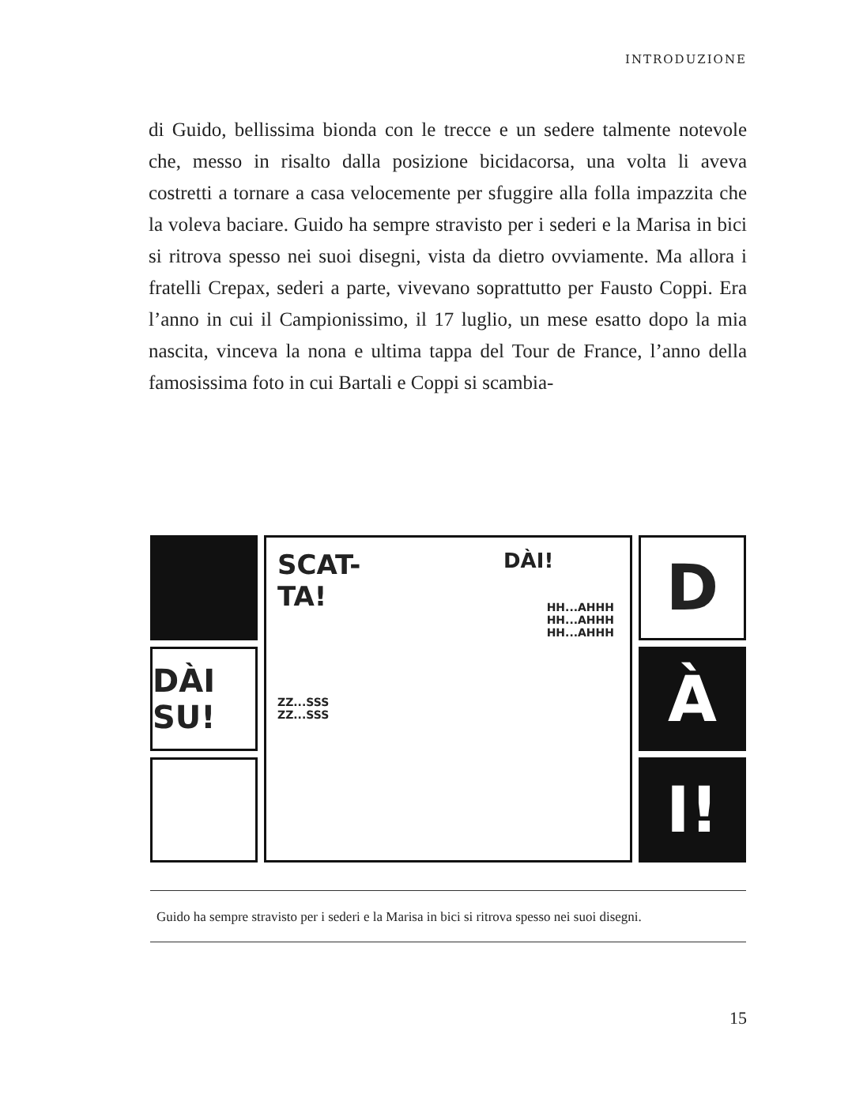INTRODUZIONE
di Guido, bellissima bionda con le trecce e un sedere talmente notevole che, messo in risalto dalla posizione bicidacorsa, una volta li aveva costretti a tornare a casa velocemente per sfuggire alla folla impazzita che la voleva baciare. Guido ha sempre stravisto per i sederi e la Marisa in bici si ritrova spesso nei suoi disegni, vista da dietro ovviamente. Ma allora i fratelli Crepax, sederi a parte, vivevano soprattutto per Fausto Coppi. Era l’anno in cui il Campionissimo, il 17 luglio, un mese esatto dopo la mia nascita, vinceva la nona e ultima tappa del Tour de France, l’anno della famosissima foto in cui Bartali e Coppi si scambia-
DÀI SU!
SCAT-
TA!
DÀI!
HH...AHHH
HH...AHHH
HH...AHHH
ZZ...SSS
ZZ...SSS
D
À
I!
Guido ha sempre stravisto per i sederi e la Marisa in bici si ritrova spesso nei suoi disegni.
15